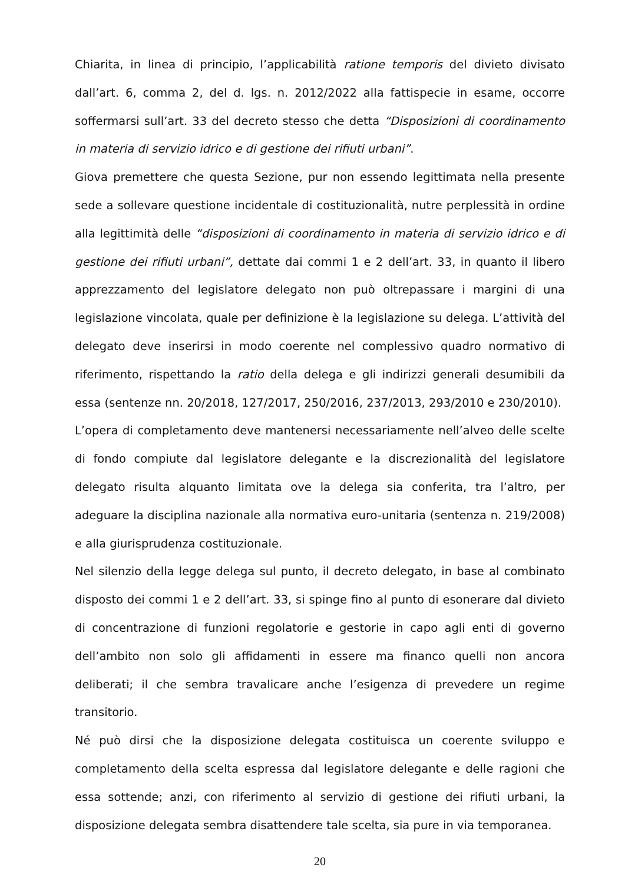Chiarita, in linea di principio, l’applicabilità ratione temporis del divieto divisato dall’art. 6, comma 2, del d. lgs. n. 2012/2022 alla fattispecie in esame, occorre soffermarsi sull’art. 33 del decreto stesso che detta “Disposizioni di coordinamento in materia di servizio idrico e di gestione dei rifiuti urbani”.
Giova premettere che questa Sezione, pur non essendo legittimata nella presente sede a sollevare questione incidentale di costituzionalità, nutre perplessità in ordine alla legittimità delle “disposizioni di coordinamento in materia di servizio idrico e di gestione dei rifiuti urbani”, dettate dai commi 1 e 2 dell’art. 33, in quanto il libero apprezzamento del legislatore delegato non può oltrepassare i margini di una legislazione vincolata, quale per definizione è la legislazione su delega. L’attività del delegato deve inserirsi in modo coerente nel complessivo quadro normativo di riferimento, rispettando la ratio della delega e gli indirizzi generali desumibili da essa (sentenze nn. 20/2018, 127/2017, 250/2016, 237/2013, 293/2010 e 230/2010).
L’opera di completamento deve mantenersi necessariamente nell’alveo delle scelte di fondo compiute dal legislatore delegante e la discrezionalità del legislatore delegato risulta alquanto limitata ove la delega sia conferita, tra l’altro, per adeguare la disciplina nazionale alla normativa euro-unitaria (sentenza n. 219/2008) e alla giurisprudenza costituzionale.
Nel silenzio della legge delega sul punto, il decreto delegato, in base al combinato disposto dei commi 1 e 2 dell’art. 33, si spinge fino al punto di esonerare dal divieto di concentrazione di funzioni regolatorie e gestorie in capo agli enti di governo dell’ambito non solo gli affidamenti in essere ma financo quelli non ancora deliberati; il che sembra travalicare anche l’esigenza di prevedere un regime transitorio.
Né può dirsi che la disposizione delegata costituisca un coerente sviluppo e completamento della scelta espressa dal legislatore delegante e delle ragioni che essa sottende; anzi, con riferimento al servizio di gestione dei rifiuti urbani, la disposizione delegata sembra disattendere tale scelta, sia pure in via temporanea.
20